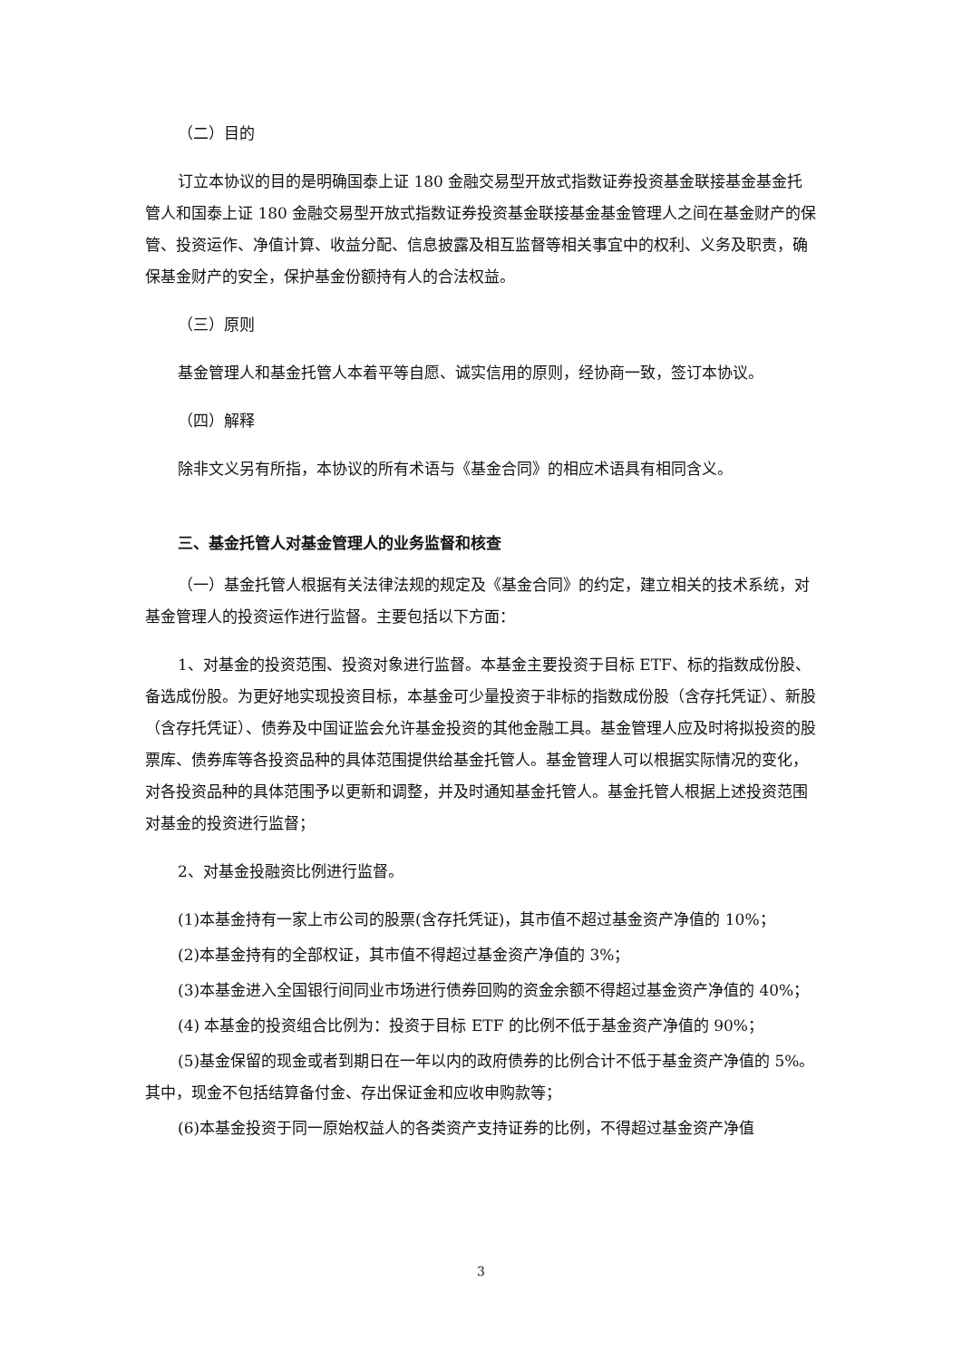（二）目的
订立本协议的目的是明确国泰上证 180 金融交易型开放式指数证券投资基金联接基金基金托管人和国泰上证 180 金融交易型开放式指数证券投资基金联接基金基金管理人之间在基金财产的保管、投资运作、净值计算、收益分配、信息披露及相互监督等相关事宜中的权利、义务及职责，确保基金财产的安全，保护基金份额持有人的合法权益。
（三）原则
基金管理人和基金托管人本着平等自愿、诚实信用的原则，经协商一致，签订本协议。
（四）解释
除非文义另有所指，本协议的所有术语与《基金合同》的相应术语具有相同含义。
三、基金托管人对基金管理人的业务监督和核查
（一）基金托管人根据有关法律法规的规定及《基金合同》的约定，建立相关的技术系统，对基金管理人的投资运作进行监督。主要包括以下方面：
1、对基金的投资范围、投资对象进行监督。本基金主要投资于目标 ETF、标的指数成份股、备选成份股。为更好地实现投资目标，本基金可少量投资于非标的指数成份股（含存托凭证）、新股（含存托凭证）、债券及中国证监会允许基金投资的其他金融工具。基金管理人应及时将拟投资的股票库、债券库等各投资品种的具体范围提供给基金托管人。基金管理人可以根据实际情况的变化，对各投资品种的具体范围予以更新和调整，并及时通知基金托管人。基金托管人根据上述投资范围对基金的投资进行监督；
2、对基金投融资比例进行监督。
(1)本基金持有一家上市公司的股票(含存托凭证)，其市值不超过基金资产净值的 10%；
(2)本基金持有的全部权证，其市值不得超过基金资产净值的 3%；
(3)本基金进入全国银行间同业市场进行债券回购的资金余额不得超过基金资产净值的 40%；
(4) 本基金的投资组合比例为：投资于目标 ETF 的比例不低于基金资产净值的 90%；
(5)基金保留的现金或者到期日在一年以内的政府债券的比例合计不低于基金资产净值的 5%。其中，现金不包括结算备付金、存出保证金和应收申购款等；
(6)本基金投资于同一原始权益人的各类资产支持证券的比例，不得超过基金资产净值
3